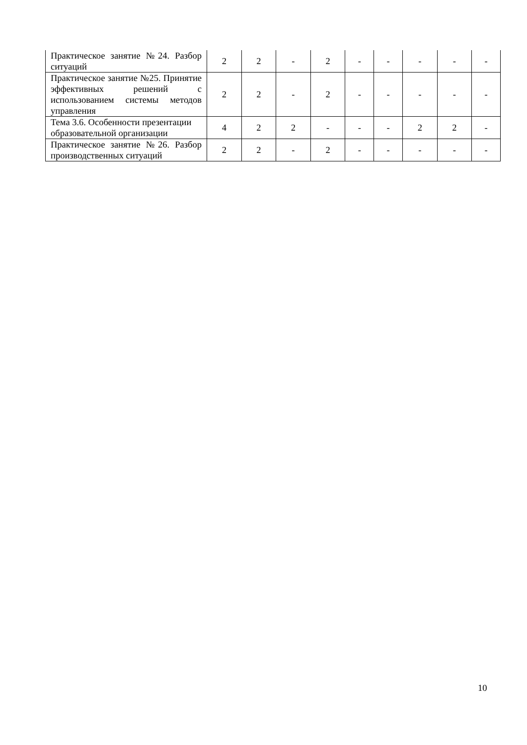| Практическое занятие №24. Разбор ситуаций | 2 | 2 | - | 2 | - | - | - | - | - |
| Практическое занятие №25. Принятие эффективных решений с использованием системы методов управления | 2 | 2 | - | 2 | - | - | - | - | - |
| Тема 3.6. Особенности презентации образовательной организации | 4 | 2 | 2 | - | - | - | 2 | 2 | - |
| Практическое занятие №26. Разбор производственных ситуаций | 2 | 2 | - | 2 | - | - | - | - | - |
10